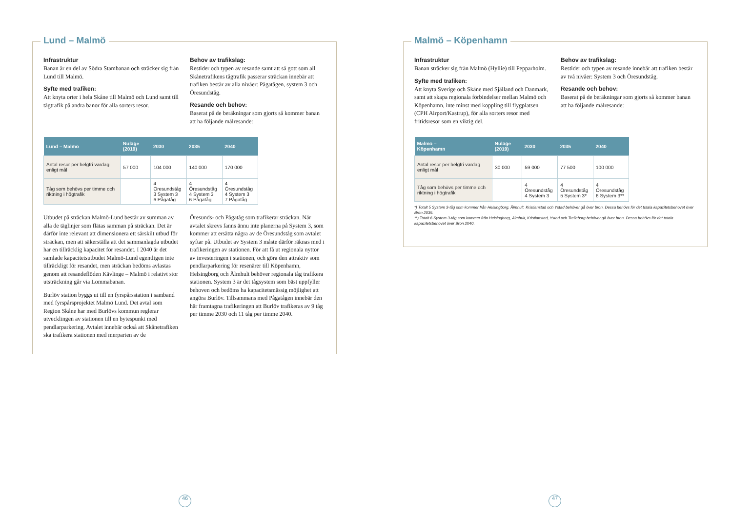Lund – Malmö
Infrastruktur
Banan är en del av Södra Stambanan och sträcker sig från Lund till Malmö.
Syfte med trafiken:
Att knyta orter i hela Skåne till Malmö och Lund samt till tågtrafik på andra banor för alla sorters resor.
Behov av trafikslag:
Restider och typen av resande samt att så gott som all Skånetrafikens tågtrafik passerar sträckan innebär att trafiken består av alla nivåer: Pågatågen, system 3 och Öresundståg.
Resande och behov:
Baserat på de beräkningar som gjorts så kommer banan att ha följande målresande:
| Lund – Malmö | Nuläge (2019) | 2030 | 2035 | 2040 |
| --- | --- | --- | --- | --- |
| Antal resor per helgfri vardag enligt mål | 57 000 | 104 000 | 140 000 | 170 000 |
| Tåg som behövs per timme och riktning i högtrafik | | 4 Öresundståg 3 System 3 6 Pågatåg | 4 Öresundståg 4 System 3 6 Pågatåg | 4 Öresundståg 4 System 3 7 Pågatåg |
Utbudet på sträckan Malmö-Lund består av summan av alla de täglinjer som flätas samman på sträckan. Det är därför inte relevant att dimensionera ett särskilt utbud för sträckan, men att säkerställa att det sammanlagda utbudet har en tillräcklig kapacitet för resandet. I 2040 är det samlade kapacitetsutbudet Malmö-Lund egentligen inte tillräckligt för resandet, men sträckan bedöms avlastas genom att resandeflöden Kävlinge – Malmö i relativt stor utsträckning går via Lommabanan.
Burlöv station byggs ut till en fyrspårsstation i samband med fyrspårsprojektet Malmö Lund. Det avtal som Region Skåne har med Burlövs kommun reglerar utvecklingen av stationen till en bytespunkt med pendlarparkering. Avtalet innebär också att Skånetrafiken ska trafikera stationen med merparten av de
Öresunds- och Pågatåg som trafikerar sträckan. När avtalet skrevs fanns ännu inte planerna på System 3, som kommer att ersätta några av de Öresundståg som avtalet syftar på. Utbudet av System 3 måste därför räknas med i trafikeringen av stationen. För att få ut regionala nyttor av investeringen i stationen, och göra den attraktiv som pendlarparkering för resenärer till Köpenhamn, Helsingborg och Älmhult behöver regionala tåg trafikera stationen. System 3 är det tågsystem som bäst uppfyller behoven och bedöms ha kapacitetsmässig möjlighet att angöra Burlöv. Tillsammans med Pågatågen innebär den här framtagna trafikeringen att Burlöv trafikeras av 9 tåg per timme 2030 och 11 tåg per timme 2040.
46
Malmö – Köpenhamn
Infrastruktur
Banan sträcker sig från Malmö (Hyllie) till Pepparholm.
Syfte med trafiken:
Att knyta Sverige och Skåne med Själland och Danmark, samt att skapa regionala förbindelser mellan Malmö och Köpenhamn, inte minst med koppling till flygplatsen (CPH Airport/Kastrup), för alla sorters resor med fritidsresor som en viktig del.
Behov av trafikslag:
Restider och typen av resande innebär att trafiken består av två nivåer: System 3 och Öresundståg.
Resande och behov:
Baserat på de beräkningar som gjorts så kommer banan att ha följande målresande:
| Malmö – Köpenhamn | Nuläge (2019) | 2030 | 2035 | 2040 |
| --- | --- | --- | --- | --- |
| Antal resor per helgfri vardag enligt mål | 30 000 | 59 000 | 77 500 | 100 000 |
| Tåg som behövs per timme och riktning i högtrafik | | 4 Öresundståg 4 System 3 | 4 Öresundståg 5 System 3* | 4 Öresundståg 6 System 3** |
*) Totalt 5 System 3-tåg som kommer från Helsingborg, Älmhult, Kristianstad och Ystad behöver gå över bron. Dessa behövs för det totala kapacitetsbehovet över Bron 2035.
**) Totalt 6 System 3-tåg som kommer från Helsingborg, Älmhult, Kristianstad, Ystad och Trelleborg behöver gå över bron. Dessa behövs för det totala kapacitetsbehovet över Bron 2040.
47